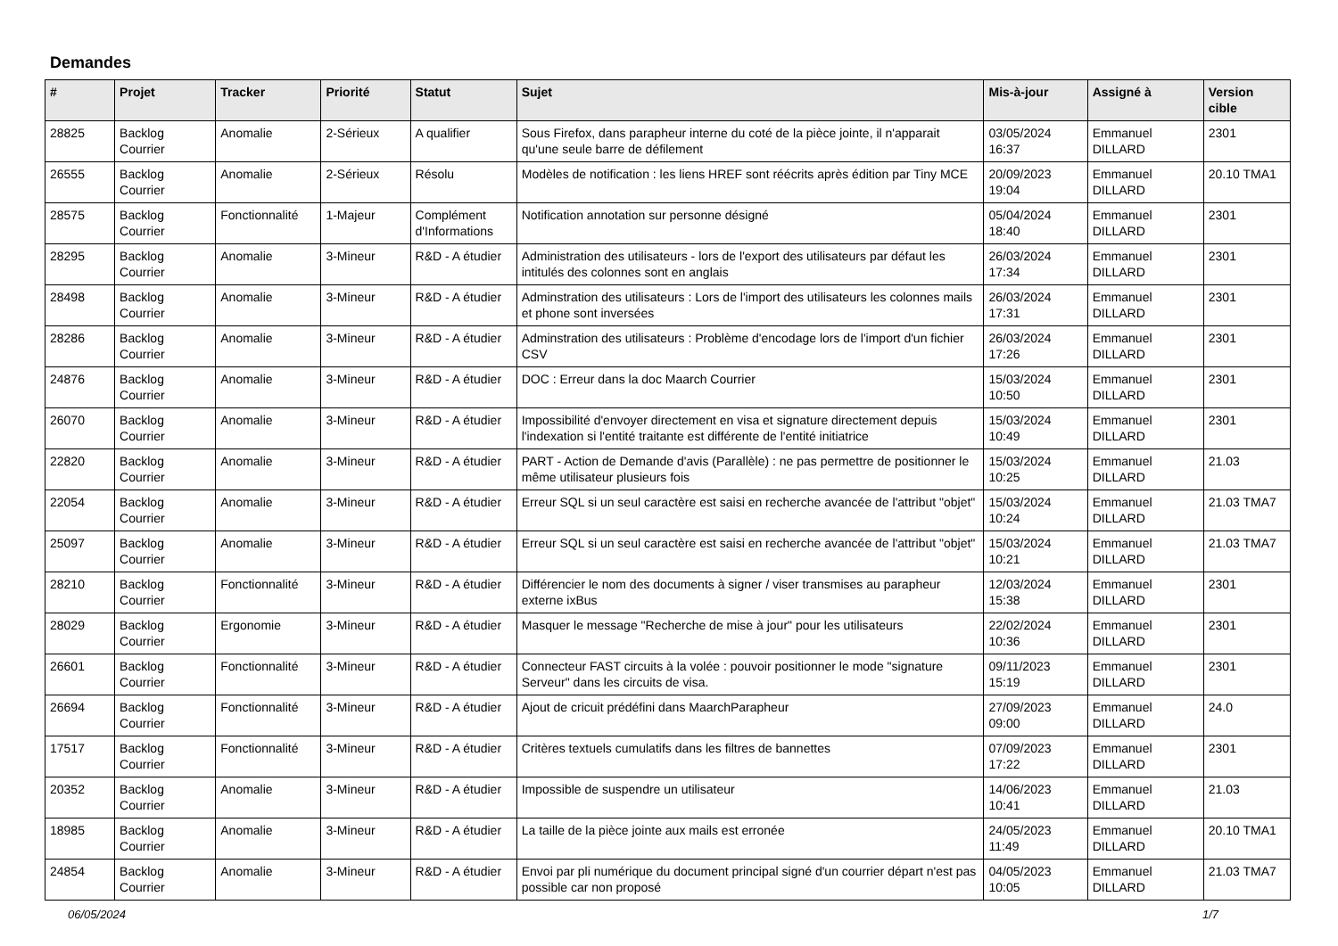Demandes
| # | Projet | Tracker | Priorité | Statut | Sujet | Mis-à-jour | Assigné à | Version cible |
| --- | --- | --- | --- | --- | --- | --- | --- | --- |
| 28825 | Backlog Courrier | Anomalie | 2-Sérieux | A qualifier | Sous Firefox, dans parapheur interne du coté de la pièce jointe, il n'apparait qu'une seule barre de défilement | 03/05/2024 16:37 | Emmanuel DILLARD | 2301 |
| 26555 | Backlog Courrier | Anomalie | 2-Sérieux | Résolu | Modèles de notification : les liens HREF sont réécrits après édition par Tiny MCE | 20/09/2023 19:04 | Emmanuel DILLARD | 20.10 TMA1 |
| 28575 | Backlog Courrier | Fonctionnalité | 1-Majeur | Complément d'Informations | Notification annotation sur personne désigné | 05/04/2024 18:40 | Emmanuel DILLARD | 2301 |
| 28295 | Backlog Courrier | Anomalie | 3-Mineur | R&D - A étudier | Administration des utilisateurs - lors de l'export des utilisateurs par défaut les intitulés des colonnes sont en anglais | 26/03/2024 17:34 | Emmanuel DILLARD | 2301 |
| 28498 | Backlog Courrier | Anomalie | 3-Mineur | R&D - A étudier | Adminstration des utilisateurs : Lors de l'import des utilisateurs les colonnes mails et phone sont inversées | 26/03/2024 17:31 | Emmanuel DILLARD | 2301 |
| 28286 | Backlog Courrier | Anomalie | 3-Mineur | R&D - A étudier | Adminstration des utilisateurs : Problème d'encodage lors de l'import d'un fichier CSV | 26/03/2024 17:26 | Emmanuel DILLARD | 2301 |
| 24876 | Backlog Courrier | Anomalie | 3-Mineur | R&D - A étudier | DOC : Erreur dans la doc Maarch Courrier | 15/03/2024 10:50 | Emmanuel DILLARD | 2301 |
| 26070 | Backlog Courrier | Anomalie | 3-Mineur | R&D - A étudier | Impossibilité d'envoyer directement en visa et signature directement depuis l'indexation si l'entité traitante est différente de l'entité initiatrice | 15/03/2024 10:49 | Emmanuel DILLARD | 2301 |
| 22820 | Backlog Courrier | Anomalie | 3-Mineur | R&D - A étudier | PART - Action de Demande d'avis (Parallèle) : ne pas permettre de positionner le même utilisateur plusieurs fois | 15/03/2024 10:25 | Emmanuel DILLARD | 21.03 |
| 22054 | Backlog Courrier | Anomalie | 3-Mineur | R&D - A étudier | Erreur SQL si un seul caractère est saisi en recherche avancée de l'attribut "objet" | 15/03/2024 10:24 | Emmanuel DILLARD | 21.03 TMA7 |
| 25097 | Backlog Courrier | Anomalie | 3-Mineur | R&D - A étudier | Erreur SQL si un seul caractère est saisi en recherche avancée de l'attribut "objet" | 15/03/2024 10:21 | Emmanuel DILLARD | 21.03 TMA7 |
| 28210 | Backlog Courrier | Fonctionnalité | 3-Mineur | R&D - A étudier | Différencier le nom des documents à signer / viser transmises au parapheur externe ixBus | 12/03/2024 15:38 | Emmanuel DILLARD | 2301 |
| 28029 | Backlog Courrier | Ergonomie | 3-Mineur | R&D - A étudier | Masquer le message "Recherche de mise à jour" pour les utilisateurs | 22/02/2024 10:36 | Emmanuel DILLARD | 2301 |
| 26601 | Backlog Courrier | Fonctionnalité | 3-Mineur | R&D - A étudier | Connecteur FAST circuits à la volée : pouvoir positionner le mode "signature Serveur" dans les circuits de visa. | 09/11/2023 15:19 | Emmanuel DILLARD | 2301 |
| 26694 | Backlog Courrier | Fonctionnalité | 3-Mineur | R&D - A étudier | Ajout de cricuit prédéfini dans MaarchParapheur | 27/09/2023 09:00 | Emmanuel DILLARD | 24.0 |
| 17517 | Backlog Courrier | Fonctionnalité | 3-Mineur | R&D - A étudier | Critères textuels cumulatifs dans les filtres de bannettes | 07/09/2023 17:22 | Emmanuel DILLARD | 2301 |
| 20352 | Backlog Courrier | Anomalie | 3-Mineur | R&D - A étudier | Impossible de suspendre un utilisateur | 14/06/2023 10:41 | Emmanuel DILLARD | 21.03 |
| 18985 | Backlog Courrier | Anomalie | 3-Mineur | R&D - A étudier | La taille de la pièce jointe aux mails est erronée | 24/05/2023 11:49 | Emmanuel DILLARD | 20.10 TMA1 |
| 24854 | Backlog Courrier | Anomalie | 3-Mineur | R&D - A étudier | Envoi par pli numérique du document principal signé d'un courrier départ n'est pas possible car non proposé | 04/05/2023 10:05 | Emmanuel DILLARD | 21.03 TMA7 |
06/05/2024 1/7